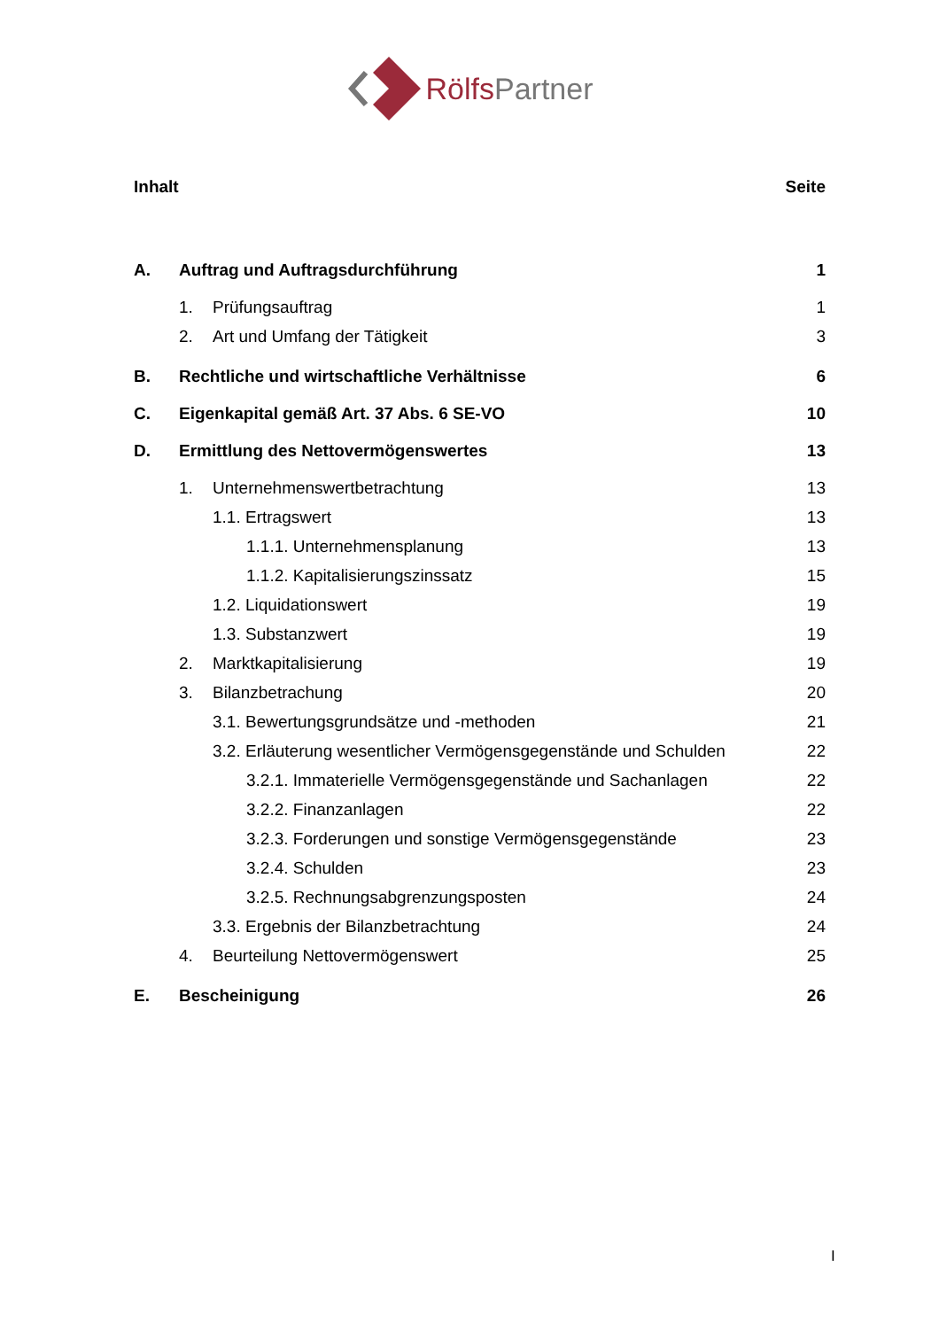Rölfs Partner
Inhalt Seite
A. Auftrag und Auftragsdurchführung 1
1. Prüfungsauftrag 1
2. Art und Umfang der Tätigkeit 3
B. Rechtliche und wirtschaftliche Verhältnisse 6
C. Eigenkapital gemäß Art. 37 Abs. 6 SE-VO 10
D. Ermittlung des Nettovermögenswertes 13
1. Unternehmenswertbetrachtung 13
1.1. Ertragswert 13
1.1.1. Unternehmensplanung 13
1.1.2. Kapitalisierungszinssatz 15
1.2. Liquidationswert 19
1.3. Substanzwert 19
2. Marktkapitalisierung 19
3. Bilanzbetrachung 20
3.1. Bewertungsgrundsätze und -methoden 21
3.2. Erläuterung wesentlicher Vermögensgegenstände und Schulden 22
3.2.1. Immaterielle Vermögensgegenstände und Sachanlagen 22
3.2.2. Finanzanlagen 22
3.2.3. Forderungen und sonstige Vermögensgegenstände 23
3.2.4. Schulden 23
3.2.5. Rechnungsabgrenzungsposten 24
3.3. Ergebnis der Bilanzbetrachtung 24
4. Beurteilung Nettovermögenswert 25
E. Bescheinigung 26
I